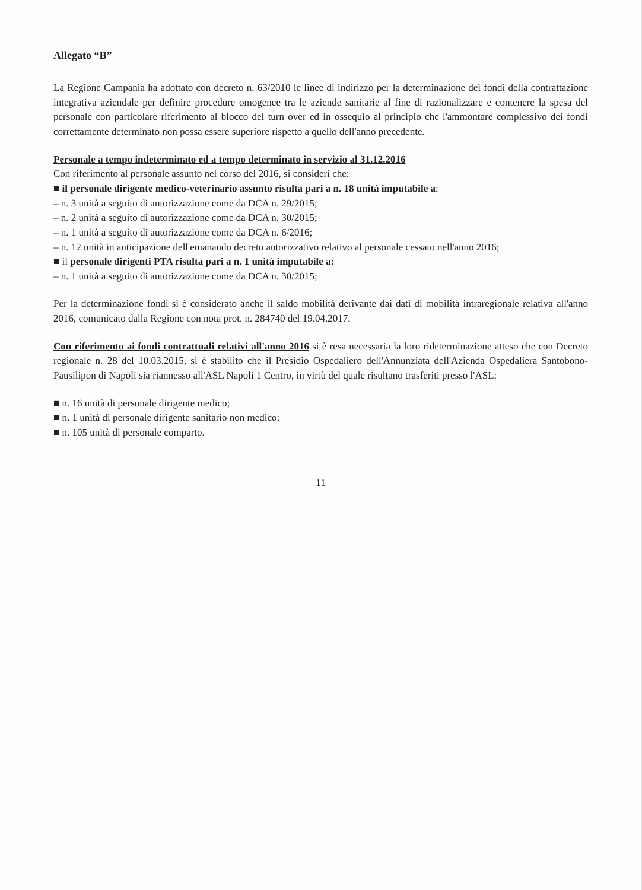Allegato “B”
La Regione Campania ha adottato con decreto n. 63/2010 le linee di indirizzo per la determinazione dei fondi della contrattazione integrativa aziendale per definire procedure omogenee tra le aziende sanitarie al fine di razionalizzare e contenere la spesa del personale con particolare riferimento al blocco del turn over ed in ossequio al principio che l'ammontare complessivo dei fondi correttamente determinato non possa essere superiore rispetto a quello dell'anno precedente.
Personale a tempo indeterminato ed a tempo determinato in servizio al 31.12.2016
Con riferimento al personale assunto nel corso del 2016, si consideri che:
■ il personale dirigente medico-veterinario assunto risulta pari a n. 18 unità imputabile a:
– n. 3 unità a seguito di autorizzazione come da DCA n. 29/2015;
– n. 2 unità a seguito di autorizzazione come da DCA n. 30/2015;
– n. 1 unità a seguito di autorizzazione come da DCA n. 6/2016;
– n. 12 unità in anticipazione dell'emanando decreto autorizzativo relativo al personale cessato nell'anno 2016;
■ il personale dirigenti PTA risulta pari a n. 1 unità imputabile a:
– n. 1 unità a seguito di autorizzazione come da DCA n. 30/2015;
Per la determinazione fondi si è considerato anche il saldo mobilità derivante dai dati di mobilità intraregionale relativa all'anno 2016, comunicato dalla Regione con nota prot. n. 284740 del 19.04.2017.
Con riferimento ai fondi contrattuali relativi all'anno 2016 si è resa necessaria la loro rideterminazione atteso che con Decreto regionale n. 28 del 10.03.2015, si è stabilito che il Presidio Ospedaliero dell'Annunziata dell'Azienda Ospedaliera Santobono-Pausilipon di Napoli sia riannesso all'ASL Napoli 1 Centro, in virtù del quale risultano trasferiti presso l'ASL:
■ n. 16 unità di personale dirigente medico;
■ n. 1 unità di personale dirigente sanitario non medico;
■ n. 105 unità di personale comparto.
11